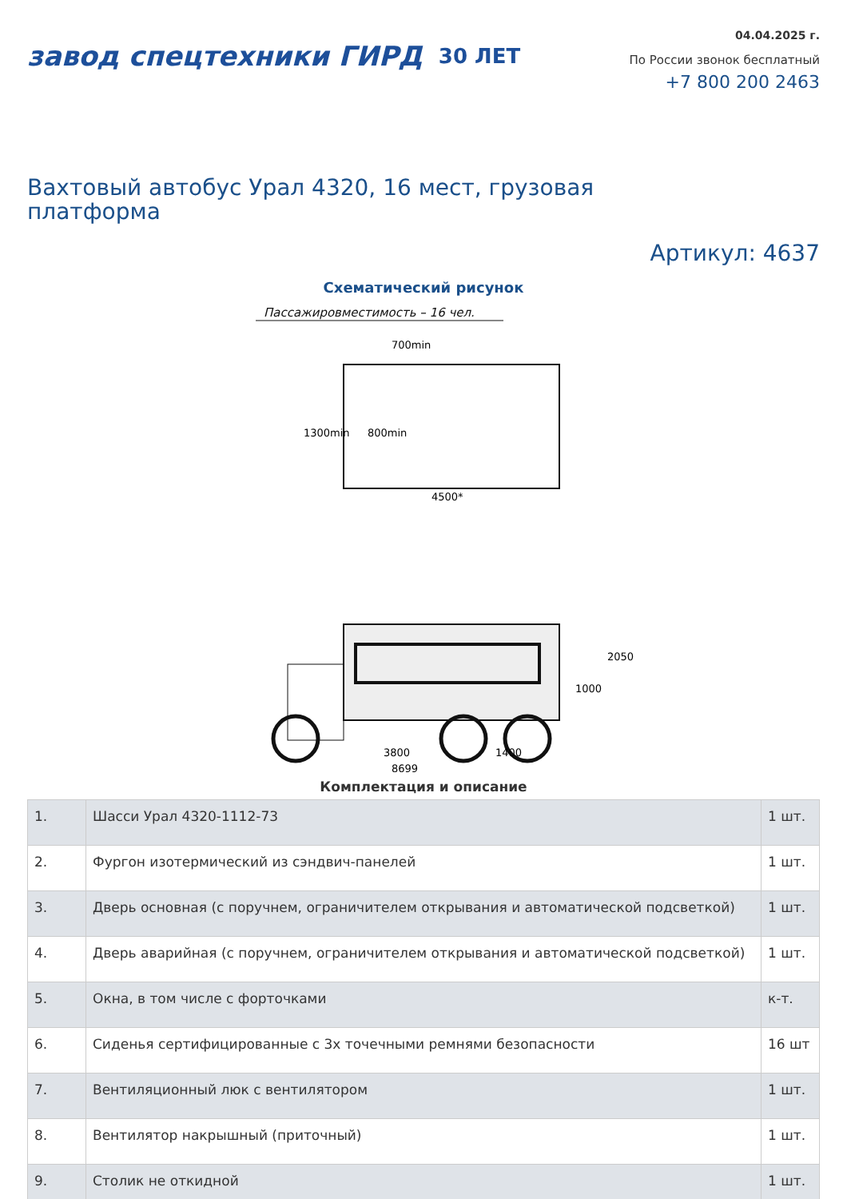завод спецтехники ГИРД 30 ЛЕТ
04.04.2025 г.
По России звонок бесплатный
+7 800 200 2463
Вахтовый автобус Урал 4320, 16 мест, грузовая платформа
Артикул: 4637
Схематический рисунок
Пассажировместимость – 16 чел.
700min
800min
4500*
1300min
1000
2050
3800
1400
8699
Комплектация и описание
| 1. | Шасси Урал 4320-1112-73 | 1 шт. |
| 2. | Фургон изотермический из сэндвич-панелей | 1 шт. |
| 3. | Дверь основная (с поручнем, ограничителем открывания и автоматической подсветкой) | 1 шт. |
| 4. | Дверь аварийная (с поручнем, ограничителем открывания и автоматической подсветкой) | 1 шт. |
| 5. | Окна, в том числе с форточками | к-т. |
| 6. | Сиденья сертифицированные с 3х точечными ремнями безопасности | 16 шт |
| 7. | Вентиляционный люк с вентилятором | 1 шт. |
| 8. | Вентилятор накрышный (приточный) | 1 шт. |
| 9. | Столик не откидной | 1 шт. |